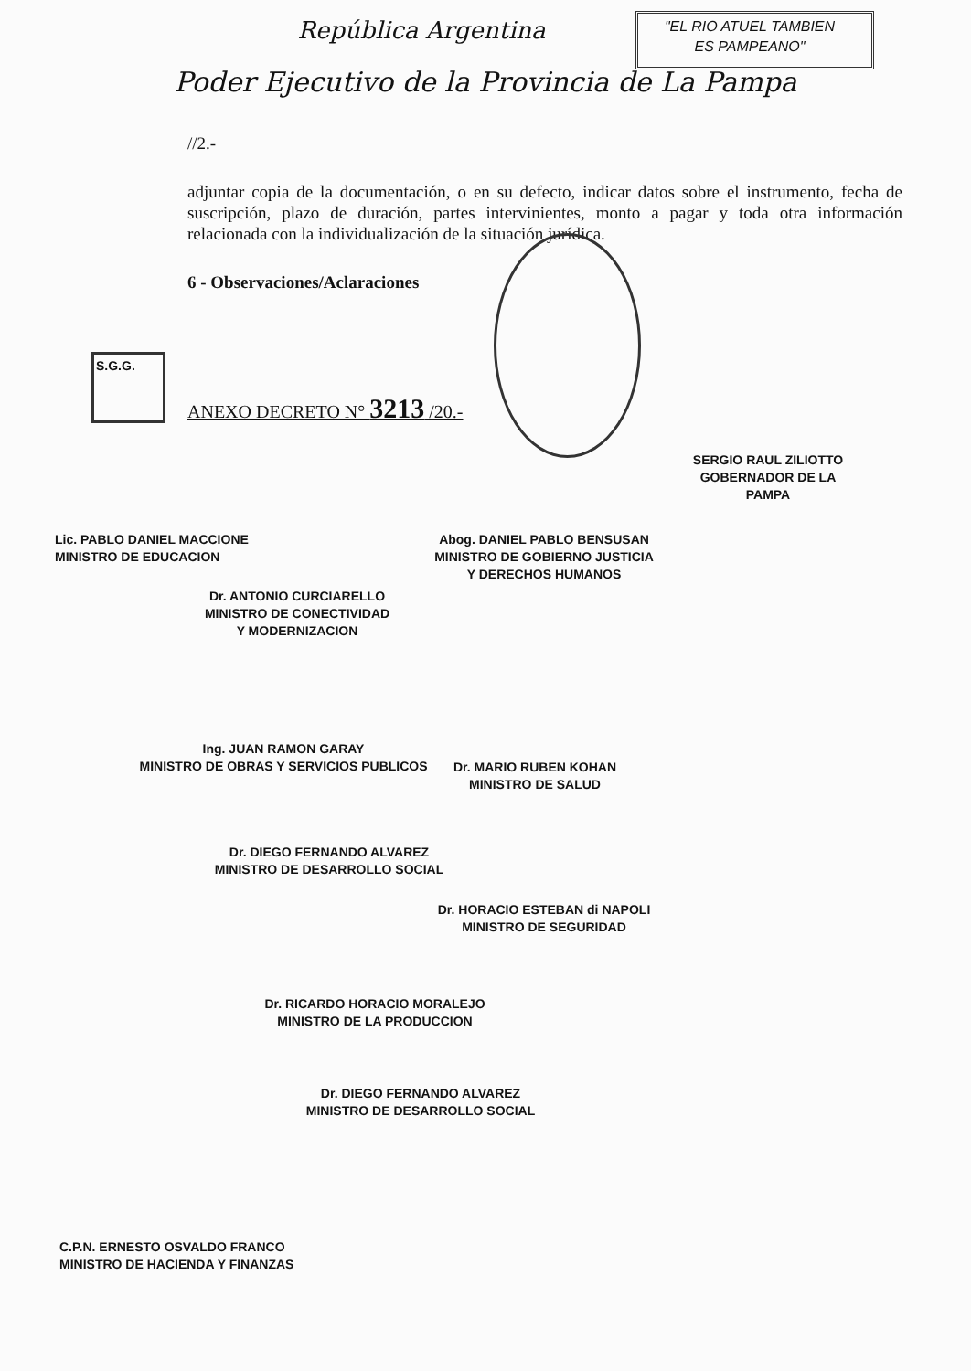República Argentina
"EL RIO ATUEL TAMBIEN
ES PAMPEANO"
Poder Ejecutivo de la Provincia de La Pampa
//2.-
adjuntar copia de la documentación, o en su defecto, indicar datos sobre el instrumento, fecha de suscripción, plazo de duración, partes intervinientes, monto a pagar y toda otra información relacionada con la individualización de la situación jurídica.
6 - Observaciones/Aclaraciones
S.G.G.
ANEXO DECRETO N° 3213 /20.-
SERGIO RAUL ZILIOTTO
GOBERNADOR DE LA PAMPA
Lic. PABLO DANIEL MACCIONE
MINISTRO DE EDUCACION
Abog. DANIEL PABLO BENSUSAN
MINISTRO DE GOBIERNO JUSTICIA
Y DERECHOS HUMANOS
Dr. ANTONIO CURCIARELLO
MINISTRO DE CONECTIVIDAD
Y MODERNIZACION
Ing. JUAN RAMON GARAY
MINISTRO DE OBRAS Y SERVICIOS PUBLICOS
Dr. MARIO RUBEN KOHAN
MINISTRO DE SALUD
Dr. DIEGO FERNANDO ALVAREZ
MINISTRO DE DESARROLLO SOCIAL
Dr. HORACIO ESTEBAN di NAPOLI
MINISTRO DE SEGURIDAD
Dr. RICARDO HORACIO MORALEJO
MINISTRO DE LA PRODUCCION
Dr. DIEGO FERNANDO ALVAREZ
MINISTRO DE DESARROLLO SOCIAL
C.P.N. ERNESTO OSVALDO FRANCO
MINISTRO DE HACIENDA Y FINANZAS